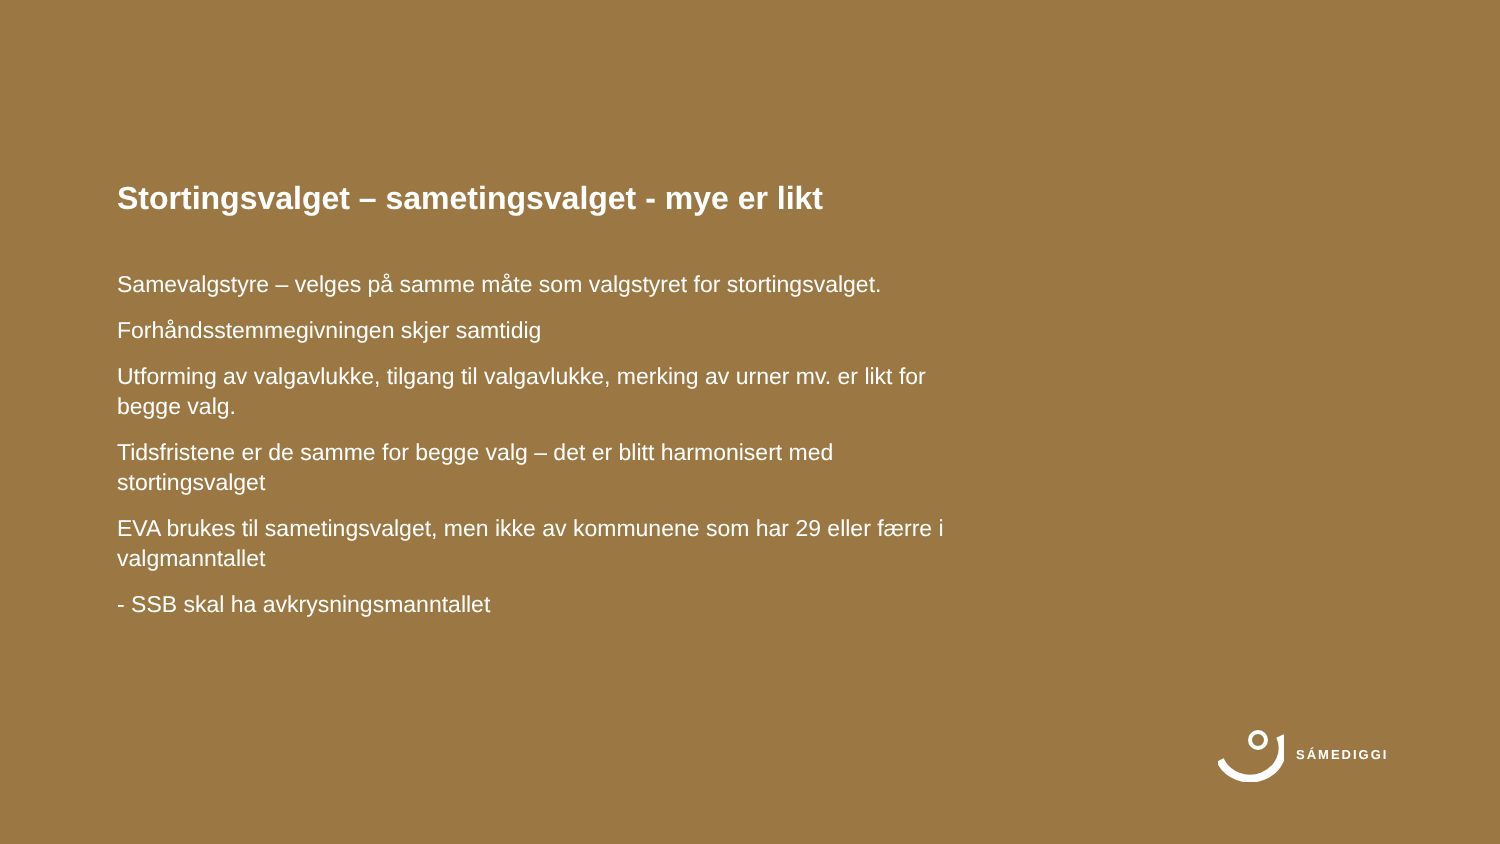Stortingsvalget – sametingsvalget - mye er likt
Samevalgstyre – velges på samme måte som valgstyret for stortingsvalget.
Forhåndsstemmegivningen skjer samtidig
Utforming av valgavlukke, tilgang til valgavlukke, merking av urner mv. er likt for begge valg.
Tidsfristene er de samme for begge valg – det er blitt harmonisert med stortingsvalget
EVA brukes til sametingsvalget, men ikke av kommunene som har 29 eller færre i valgmanntallet
- SSB skal ha avkrysningsmanntallet
SÁMEDIGGI